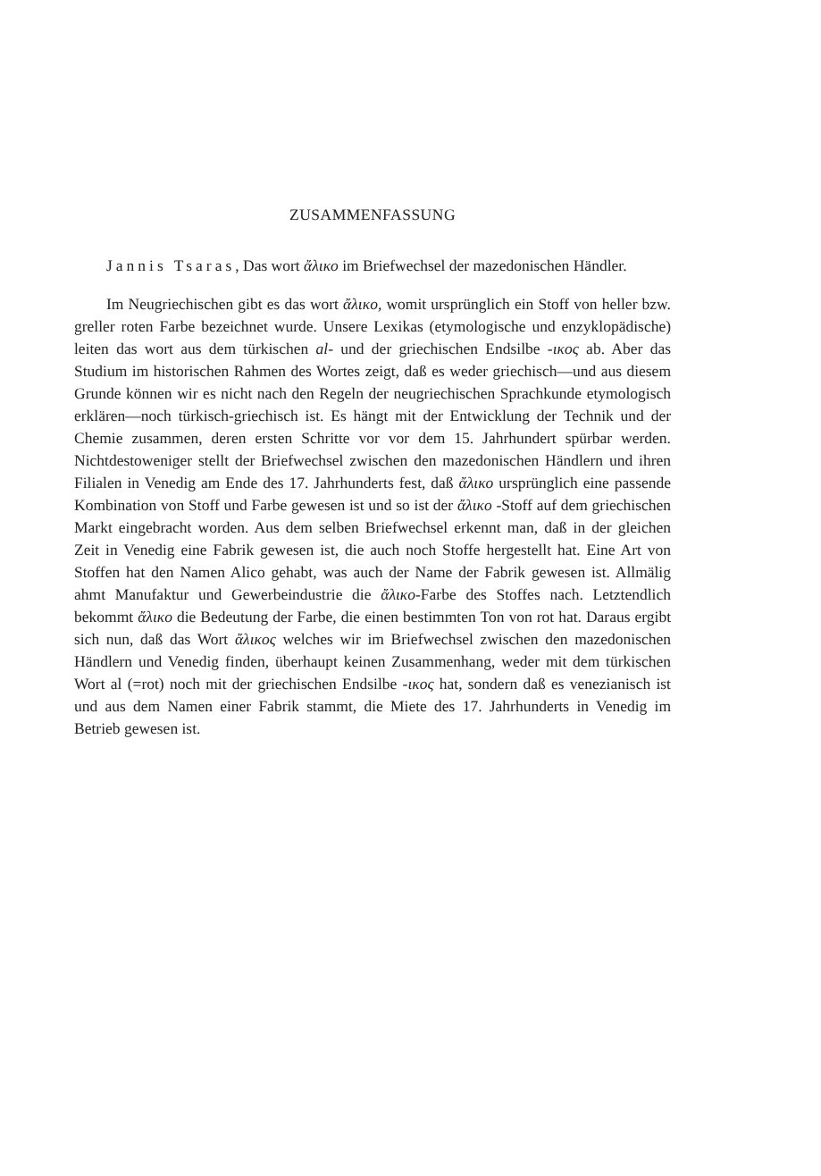ZUSAMMENFASSUNG
Jannis Tsaras, Das wort ἄλικο im Briefwechsel der mazedonischen Händler.
Im Neugriechischen gibt es das wort ἄλικο, womit ursprünglich ein Stoff von heller bzw. greller roten Farbe bezeichnet wurde. Unsere Lexikas (etymologische und enzyklopädische) leiten das wort aus dem türkischen al- und der griechischen Endsilbe -ικος ab. Aber das Studium im historischen Rahmen des Wortes zeigt, daß es weder griechisch—und aus diesem Grunde können wir es nicht nach den Regeln der neugriechischen Sprachkunde etymologisch erklären—noch türkisch-griechisch ist. Es hängt mit der Entwicklung der Technik und der Chemie zusammen, deren ersten Schritte vor vor dem 15. Jahrhundert spürbar werden. Nichtdestoweniger stellt der Briefwechsel zwischen den mazedonischen Händlern und ihren Filialen in Venedig am Ende des 17. Jahrhunderts fest, daß ἄλικο ursprünglich eine passende Kombination von Stoff und Farbe gewesen ist und so ist der ἄλικο -Stoff auf dem griechischen Markt eingebracht worden. Aus dem selben Briefwechsel erkennt man, daß in der gleichen Zeit in Venedig eine Fabrik gewesen ist, die auch noch Stoffe hergestellt hat. Eine Art von Stoffen hat den Namen Alico gehabt, was auch der Name der Fabrik gewesen ist. Allmälig ahmt Manufaktur und Gewerbeindustrie die ἄλικο-Farbe des Stoffes nach. Letztendlich bekommt ἄλικο die Bedeutung der Farbe, die einen bestimmten Ton von rot hat. Daraus ergibt sich nun, daß das Wort ἄλικος welches wir im Briefwechsel zwischen den mazedonischen Händlern und Venedig finden, überhaupt keinen Zusammenhang, weder mit dem türkischen Wort al (=rot) noch mit der griechischen Endsilbe -ικος hat, sondern daß es venezianisch ist und aus dem Namen einer Fabrik stammt, die Miete des 17. Jahrhunderts in Venedig im Betrieb gewesen ist.